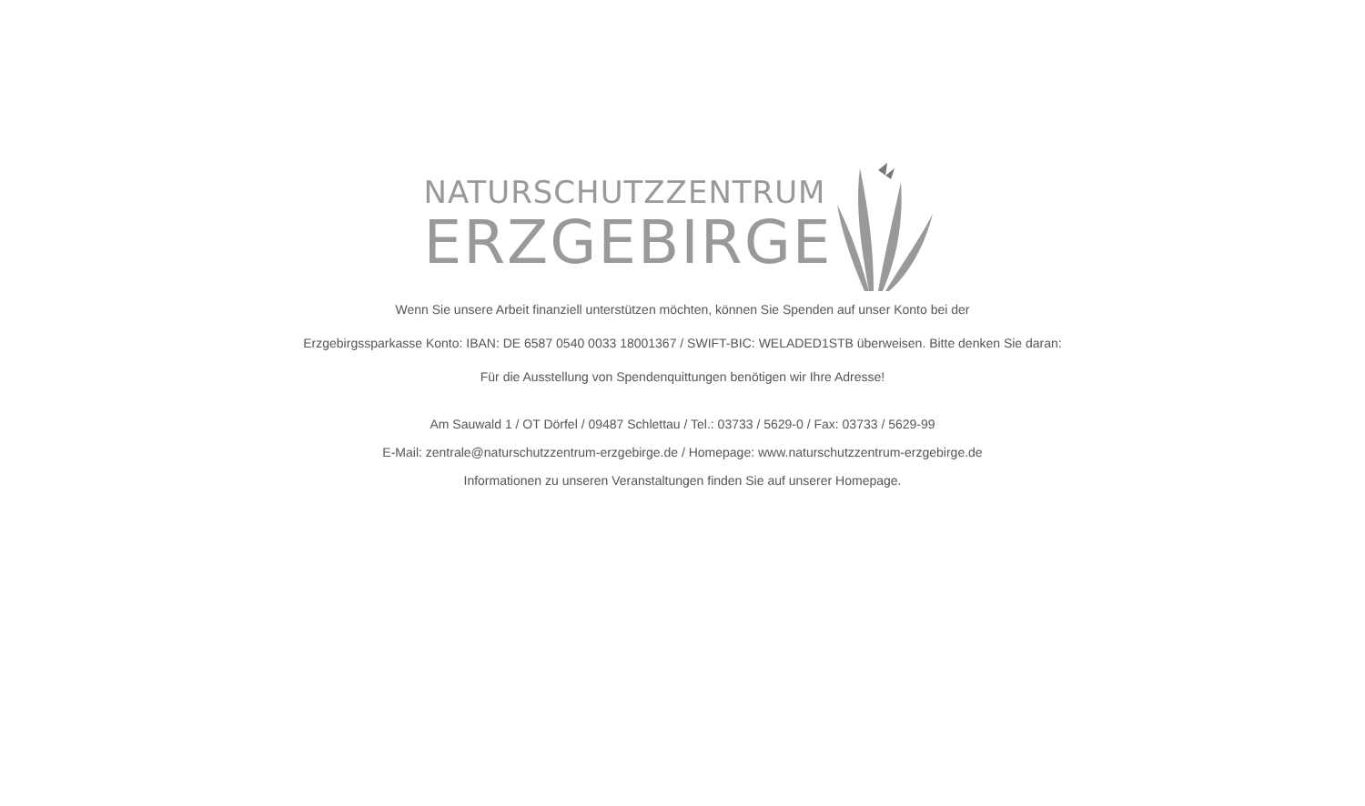NATURSCHUTZZENTRUM
ERZGEBIRGE
Wenn Sie unsere Arbeit finanziell unterstützen möchten, können Sie Spenden auf unser Konto bei der
Erzgebirgssparkasse Konto: IBAN: DE 6587 0540 0033 18001367 / SWIFT-BIC: WELADED1STB überweisen. Bitte denken Sie daran:
Für die Ausstellung von Spendenquittungen benötigen wir Ihre Adresse!
Am Sauwald 1 / OT Dörfel / 09487 Schlettau / Tel.: 03733 / 5629-0 / Fax: 03733 / 5629-99
E-Mail: zentrale@naturschutzzentrum-erzgebirge.de / Homepage: www.naturschutzzentrum-erzgebirge.de
Informationen zu unseren Veranstaltungen finden Sie auf unserer Homepage.